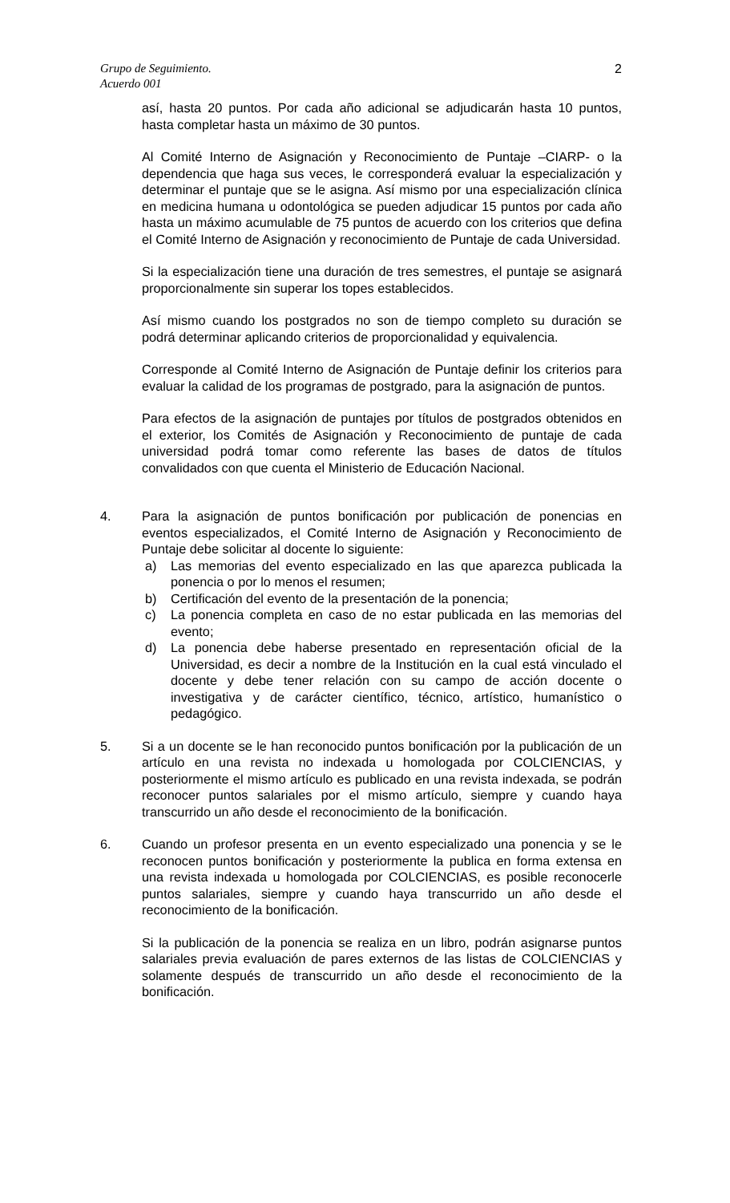Grupo de Seguimiento.
Acuerdo 001
2
así, hasta 20 puntos. Por cada año adicional se adjudicarán hasta 10 puntos, hasta completar hasta un máximo de 30 puntos.
Al Comité Interno de Asignación y Reconocimiento de Puntaje –CIARP- o la dependencia que haga sus veces, le corresponderá evaluar la especialización y determinar el puntaje que se le asigna. Así mismo por una especialización clínica en medicina humana u odontológica se pueden adjudicar 15 puntos por cada año hasta un máximo acumulable de 75 puntos de acuerdo con los criterios que defina el Comité Interno de Asignación y reconocimiento de Puntaje de cada Universidad.
Si la especialización tiene una duración de tres semestres, el puntaje se asignará proporcionalmente sin superar los topes establecidos.
Así mismo cuando los postgrados no son de tiempo completo su duración se podrá determinar aplicando criterios de proporcionalidad y equivalencia.
Corresponde al Comité Interno de Asignación de Puntaje definir los criterios para evaluar la calidad de los programas de postgrado, para la asignación de puntos.
Para efectos de la asignación de puntajes por títulos de postgrados obtenidos en el exterior, los Comités de Asignación y Reconocimiento de puntaje de cada universidad podrá tomar como referente las bases de datos de títulos convalidados con que cuenta el Ministerio de Educación Nacional.
4. Para la asignación de puntos bonificación por publicación de ponencias en eventos especializados, el Comité Interno de Asignación y Reconocimiento de Puntaje debe solicitar al docente lo siguiente:
a) Las memorias del evento especializado en las que aparezca publicada la ponencia o por lo menos el resumen;
b) Certificación del evento de la presentación de la ponencia;
c) La ponencia completa en caso de no estar publicada en las memorias del evento;
d) La ponencia debe haberse presentado en representación oficial de la Universidad, es decir a nombre de la Institución en la cual está vinculado el docente y debe tener relación con su campo de acción docente o investigativa y de carácter científico, técnico, artístico, humanístico o pedagógico.
5. Si a un docente se le han reconocido puntos bonificación por la publicación de un artículo en una revista no indexada u homologada por COLCIENCIAS, y posteriormente el mismo artículo es publicado en una revista indexada, se podrán reconocer puntos salariales por el mismo artículo, siempre y cuando haya transcurrido un año desde el reconocimiento de la bonificación.
6. Cuando un profesor presenta en un evento especializado una ponencia y se le reconocen puntos bonificación y posteriormente la publica en forma extensa en una revista indexada u homologada por COLCIENCIAS, es posible reconocerle puntos salariales, siempre y cuando haya transcurrido un año desde el reconocimiento de la bonificación.
Si la publicación de la ponencia se realiza en un libro, podrán asignarse puntos salariales previa evaluación de pares externos de las listas de COLCIENCIAS y solamente después de transcurrido un año desde el reconocimiento de la bonificación.